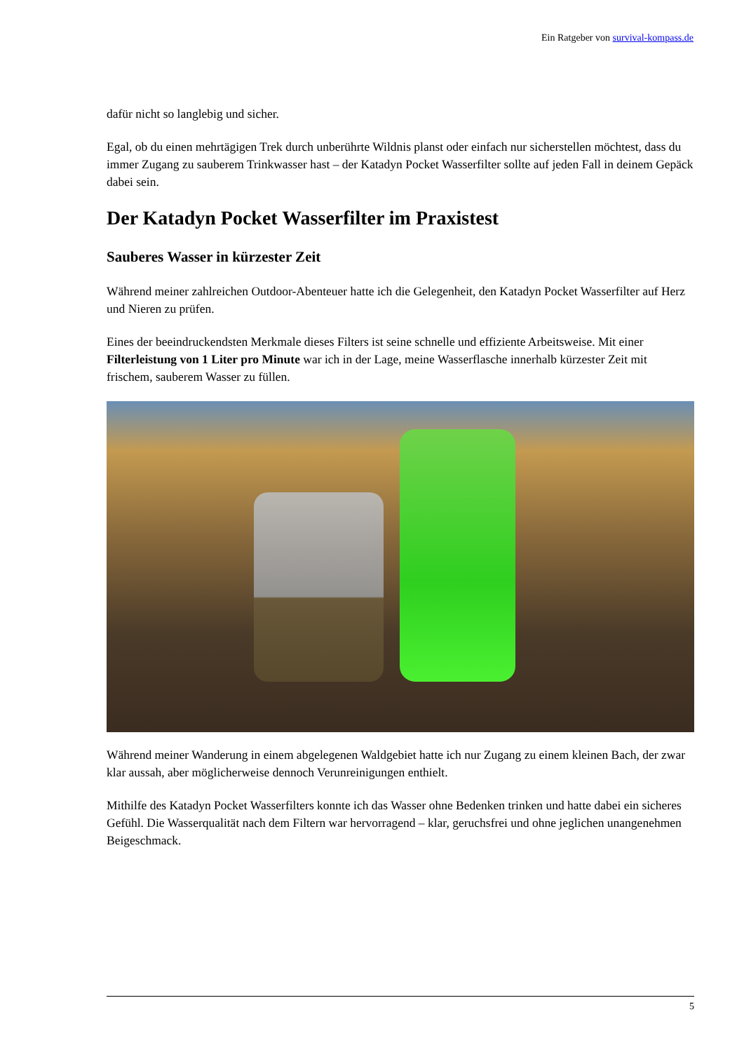Ein Ratgeber von survival-kompass.de
dafür nicht so langlebig und sicher.
Egal, ob du einen mehrtägigen Trek durch unberührte Wildnis planst oder einfach nur sicherstellen möchtest, dass du immer Zugang zu sauberem Trinkwasser hast – der Katadyn Pocket Wasserfilter sollte auf jeden Fall in deinem Gepäck dabei sein.
Der Katadyn Pocket Wasserfilter im Praxistest
Sauberes Wasser in kürzester Zeit
Während meiner zahlreichen Outdoor-Abenteuer hatte ich die Gelegenheit, den Katadyn Pocket Wasserfilter auf Herz und Nieren zu prüfen.
Eines der beeindruckendsten Merkmale dieses Filters ist seine schnelle und effiziente Arbeitsweise. Mit einer Filterleistung von 1 Liter pro Minute war ich in der Lage, meine Wasserflasche innerhalb kürzester Zeit mit frischem, sauberem Wasser zu füllen.
Während meiner Wanderung in einem abgelegenen Waldgebiet hatte ich nur Zugang zu einem kleinen Bach, der zwar klar aussah, aber möglicherweise dennoch Verunreinigungen enthielt.
Mithilfe des Katadyn Pocket Wasserfilters konnte ich das Wasser ohne Bedenken trinken und hatte dabei ein sicheres Gefühl. Die Wasserqualität nach dem Filtern war hervorragend – klar, geruchsfrei und ohne jeglichen unangenehmen Beigeschmack.
5